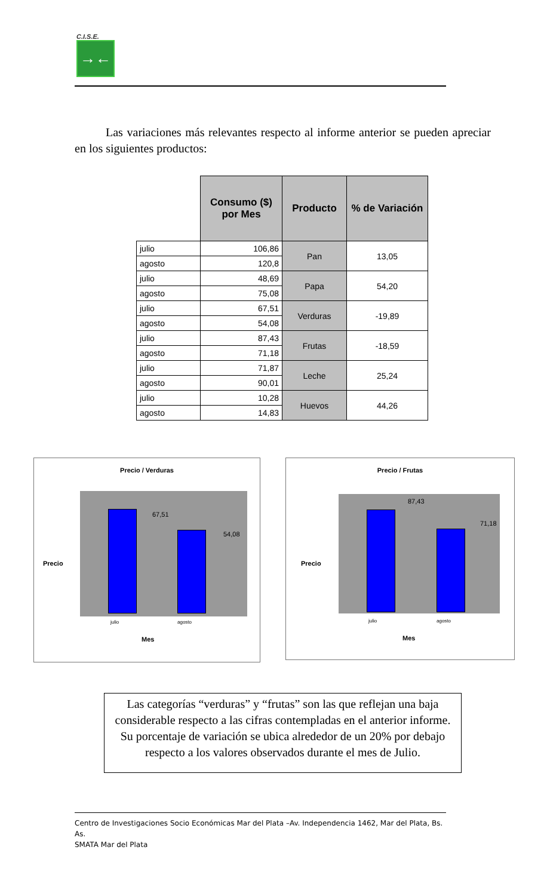C.I.S.E.
→←
Las variaciones más relevantes respecto al informe anterior se pueden apreciar en los siguientes productos:
| | Consumo ($) por Mes | Producto | % de Variación |
| julio | 106,86 | Pan | 13,05 |
| agosto | 120,8 | | |
| julio | 48,69 | Papa | 54,20 |
| agosto | 75,08 | | |
| julio | 67,51 | Verduras | -19,89 |
| agosto | 54,08 | | |
| julio | 87,43 | Frutas | -18,59 |
| agosto | 71,18 | | |
| julio | 71,87 | Leche | 25,24 |
| agosto | 90,01 | | |
| julio | 10,28 | Huevos | 44,26 |
| agosto | 14,83 | | |
Precio / Verduras
Precio
67,51
54,08
julio agosto
Mes
Precio / Frutas
Precio
87,43
71,18
julio agosto
Mes
Las categorías “verduras” y “frutas” son las que reflejan una baja considerable respecto a las cifras contempladas en el anterior informe. Su porcentaje de variación se ubica alrededor de un 20% por debajo respecto a los valores observados durante el mes de Julio.
Centro de Investigaciones Socio Económicas Mar del Plata –Av. Independencia 1462, Mar del Plata, Bs. As.
SMATA Mar del Plata